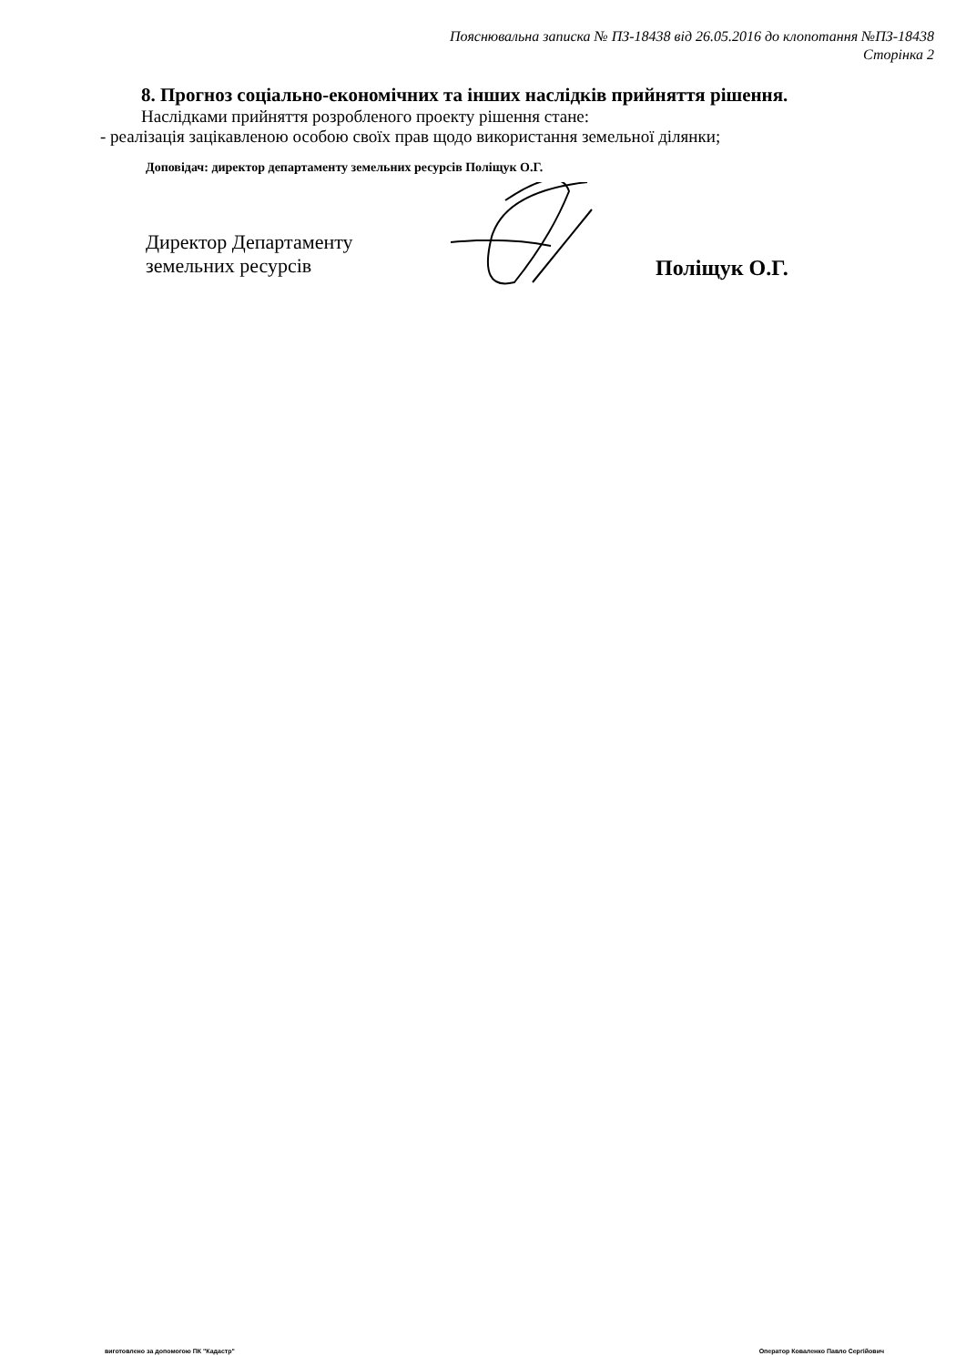Пояснювальна записка № ПЗ-18438 від 26.05.2016 до клопотання №ПЗ-18438
Сторінка 2
8. Прогноз соціально-економічних та інших наслідків прийняття рішення.
Наслідками прийняття розробленого проекту рішення стане:
- реалізація зацікавленою особою своїх прав щодо використання земельної ділянки;
Доповідач: директор департаменту земельних ресурсів Поліщук О.Г.
Директор Департаменту
земельних ресурсів
Поліщук О.Г.
виготовлено за допомогою ПК "Кадастр" Оператор Коваленко Павло Сергійович